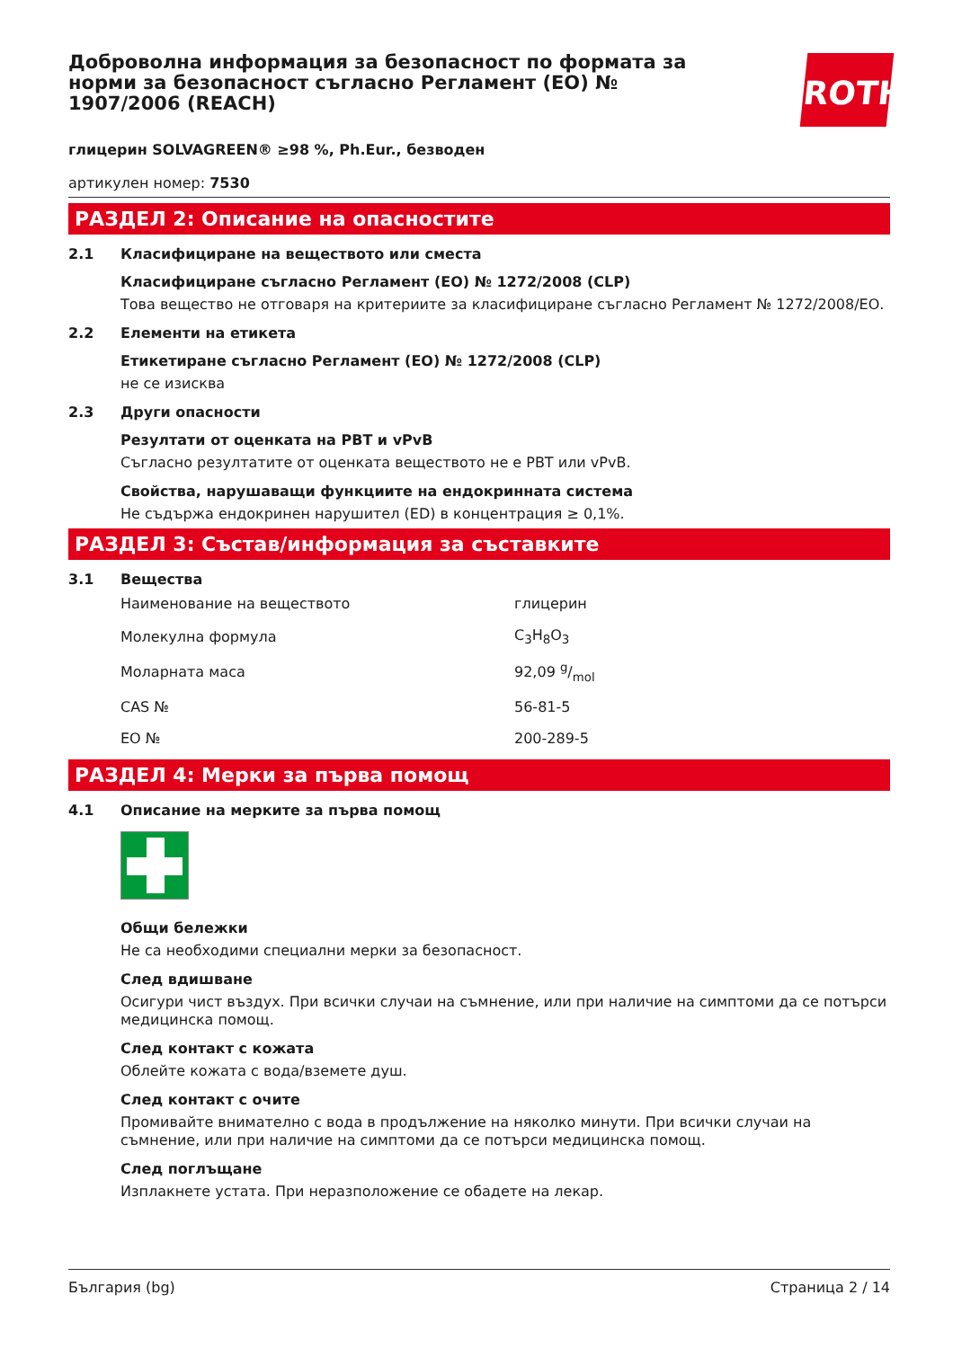ROTH
Доброволна информация за безопасност по формата за норми за безопасност съгласно Регламент (ЕО) № 1907/2006 (REACH)
глицерин SOLVAGREEN® ≥98 %, Ph.Eur., безводен
артикулен номер: 7530
РАЗДЕЛ 2: Описание на опасностите
2.1 Класифициране на веществото или сместа
Класифициране съгласно Регламент (ЕО) № 1272/2008 (CLP)
Това вещество не отговаря на критериите за класифициране съгласно Регламент № 1272/2008/ЕО.
2.2 Елементи на етикета
Етикетиране съгласно Регламент (ЕО) № 1272/2008 (CLP)
не се изисква
2.3 Други опасности
Резултати от оценката на PBT и vPvB
Съгласно резултатите от оценката веществото не е PBT или vPvB.
Свойства, нарушаващи функциите на ендокринната система
Не съдържа ендокринен нарушител (ED) в концентрация ≥ 0,1%.
РАЗДЕЛ 3: Състав/информация за съставките
3.1 Вещества
| Наименование на веществото | глицерин |
| Молекулна формула | C<sub>3</sub>H<sub>8</sub>O<sub>3</sub> |
| Моларната маса | 92,09 g/mol |
| CAS № | 56-81-5 |
| ЕО № | 200-289-5 |
РАЗДЕЛ 4: Мерки за първа помощ
4.1 Описание на мерките за първа помощ
Общи бележки
Не са необходими специални мерки за безопасност.
След вдишване
Осигури чист въздух. При всички случаи на съмнение, или при наличие на симптоми да се потърси медицинска помощ.
След контакт с кожата
Облейте кожата с вода/вземете душ.
След контакт с очите
Промивайте внимателно с вода в продължение на няколко минути. При всички случаи на съмнение, или при наличие на симптоми да се потърси медицинска помощ.
След поглъщане
Изплакнете устата. При неразположение се обадете на лекар.
България (bg) Страница 2 / 14